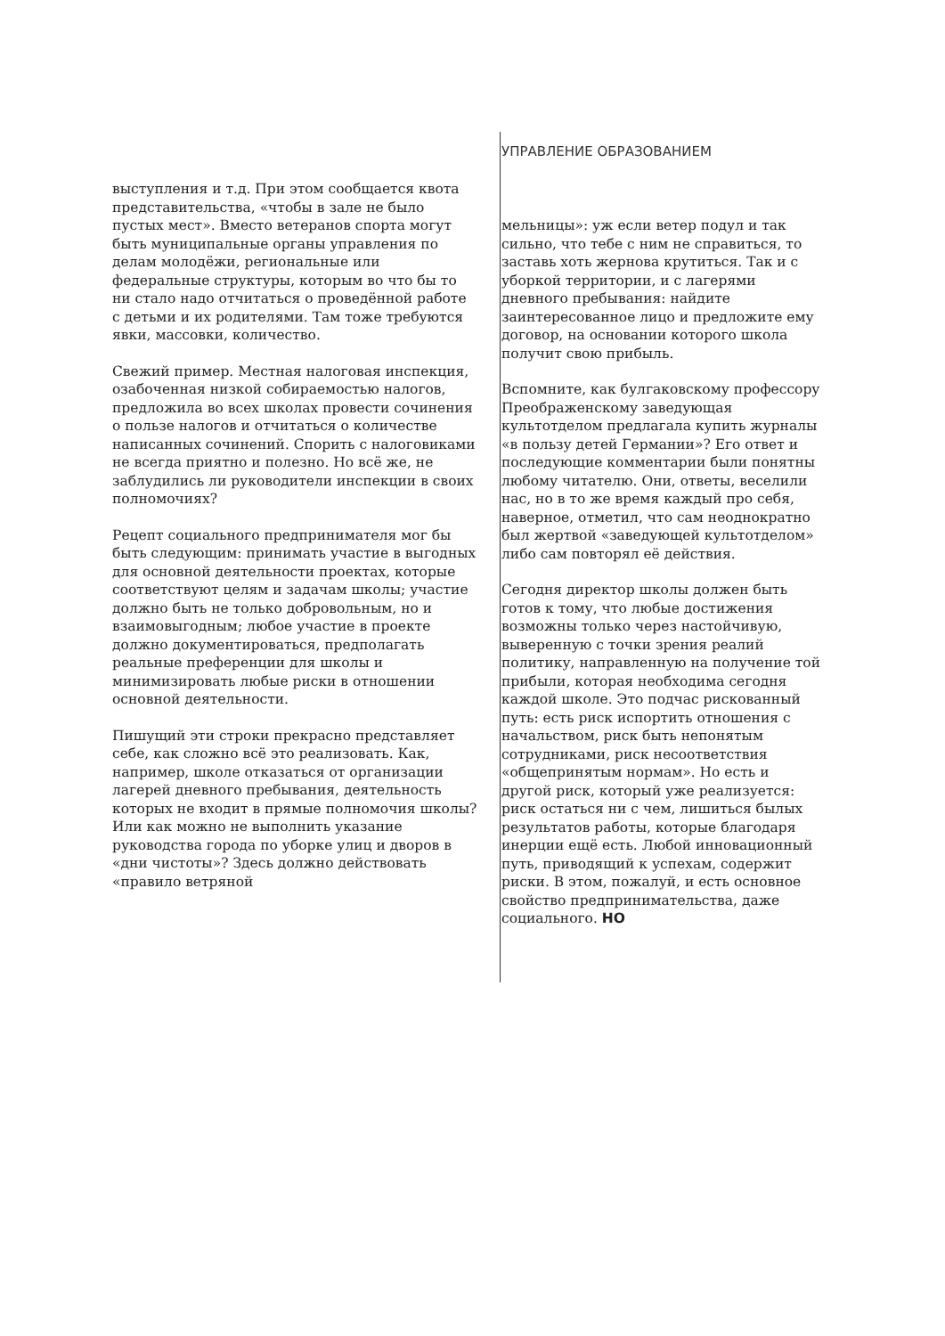УПРАВЛЕНИЕ ОБРАЗОВАНИЕМ
выступления и т.д. При этом сообщается квота представительства, «чтобы в зале не было пустых мест». Вместо ветеранов спорта могут быть муниципальные органы управления по делам молодёжи, региональные или федеральные структуры, которым во что бы то ни стало надо отчитаться о проведённой работе с детьми и их родителями. Там тоже требуются явки, массовки, количество.
Свежий пример. Местная налоговая инспекция, озабоченная низкой собираемостью налогов, предложила во всех школах провести сочинения о пользе налогов и отчитаться о количестве написанных сочинений. Спорить с налоговиками не всегда приятно и полезно. Но всё же, не заблудились ли руководители инспекции в своих полномочиях?
Рецепт социального предпринимателя мог бы быть следующим: принимать участие в выгодных для основной деятельности проектах, которые соответствуют целям и задачам школы; участие должно быть не только добровольным, но и взаимовыгодным; любое участие в проекте должно документироваться, предполагать реальные преференции для школы и минимизировать любые риски в отношении основной деятельности.
Пишущий эти строки прекрасно представляет себе, как сложно всё это реализовать. Как, например, школе отказаться от организации лагерей дневного пребывания, деятельность которых не входит в прямые полномочия школы? Или как можно не выполнить указание руководства города по уборке улиц и дворов в «дни чистоты»? Здесь должно действовать «правило ветряной
мельницы»: уж если ветер подул и так сильно, что тебе с ним не справиться, то заставь хоть жернова крутиться. Так и с уборкой территории, и с лагерями дневного пребывания: найдите заинтересованное лицо и предложите ему договор, на основании которого школа получит свою прибыль.
Вспомните, как булгаковскому профессору Преображенскому заведующая культотделом предлагала купить журналы «в пользу детей Германии»? Его ответ и последующие комментарии были понятны любому читателю. Они, ответы, веселили нас, но в то же время каждый про себя, наверное, отметил, что сам неоднократно был жертвой «заведующей культотделом» либо сам повторял её действия.
Сегодня директор школы должен быть готов к тому, что любые достижения возможны только через настойчивую, выверенную с точки зрения реалий политику, направленную на получение той прибыли, которая необходима сегодня каждой школе. Это подчас рискованный путь: есть риск испортить отношения с начальством, риск быть непонятым сотрудниками, риск несоответствия «общепринятым нормам». Но есть и другой риск, который уже реализуется: риск остаться ни с чем, лишиться былых результатов работы, которые благодаря инерции ещё есть. Любой инновационный путь, приводящий к успехам, содержит риски. В этом, пожалуй, и есть основное свойство предпринимательства, даже социального. НО